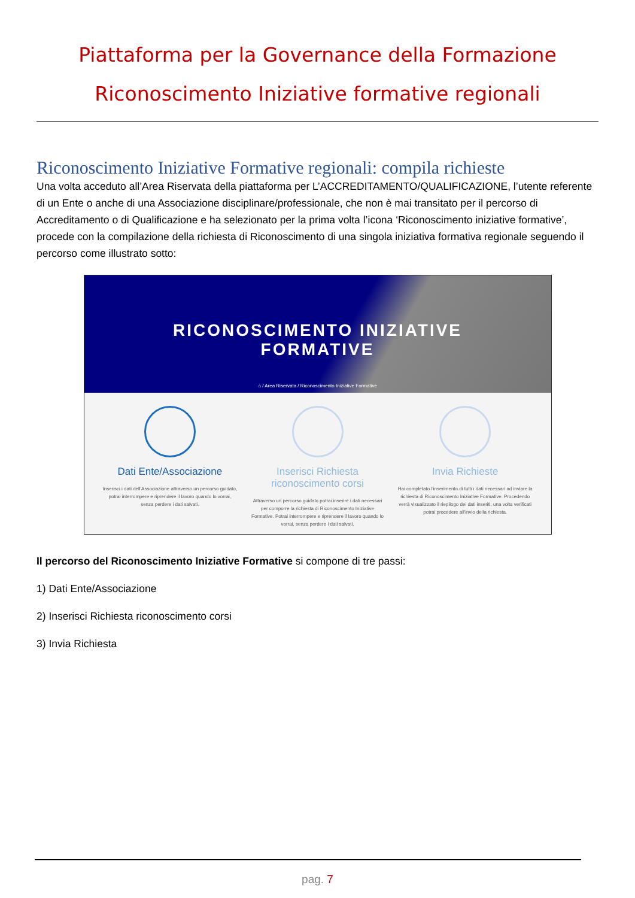Piattaforma per la Governance della Formazione
Riconoscimento Iniziative formative regionali
Riconoscimento Iniziative Formative regionali: compila richieste
Una volta acceduto all’Area Riservata della piattaforma per L’ACCREDITAMENTO/QUALIFICAZIONE, l’utente referente di un Ente o anche di una Associazione disciplinare/professionale, che non è mai transitato per il percorso di Accreditamento o di Qualificazione e ha selezionato per la prima volta l’icona ‘Riconoscimento iniziative formative’, procede con la compilazione della richiesta di Riconoscimento di una singola iniziativa formativa regionale seguendo il percorso come illustrato sotto:
RICONOSCIMENTO INIZIATIVE
FORMATIVE
⌂ / Area Riservata / Riconoscimento Iniziative Formative
Dati Ente/Associazione
Inserisci i dati dell'Associazione attraverso un percorso guidato, potrai interrompere e riprendere il lavoro quando lo vorrai, senza perdere i dati salvati.
Inserisci Richiesta riconoscimento corsi
Attraverso un percorso guidato potrai inserire i dati necessari per comporre la richiesta di Riconoscimento Iniziative Formative. Potrai interrompere e riprendere il lavoro quando lo vorrai, senza perdere i dati salvati.
Invia Richieste
Hai completato l'inserimento di tutti i dati necessari ad inviare la richiesta di Riconoscimento Iniziative Formative. Procedendo verrà visualizzato il riepilogo dei dati inseriti, una volta verificati potrai procedere all'invio della richiesta.
Il percorso del Riconoscimento Iniziative Formative si compone di tre passi:
1) Dati Ente/Associazione
2) Inserisci Richiesta riconoscimento corsi
3) Invia Richiesta
pag. 7